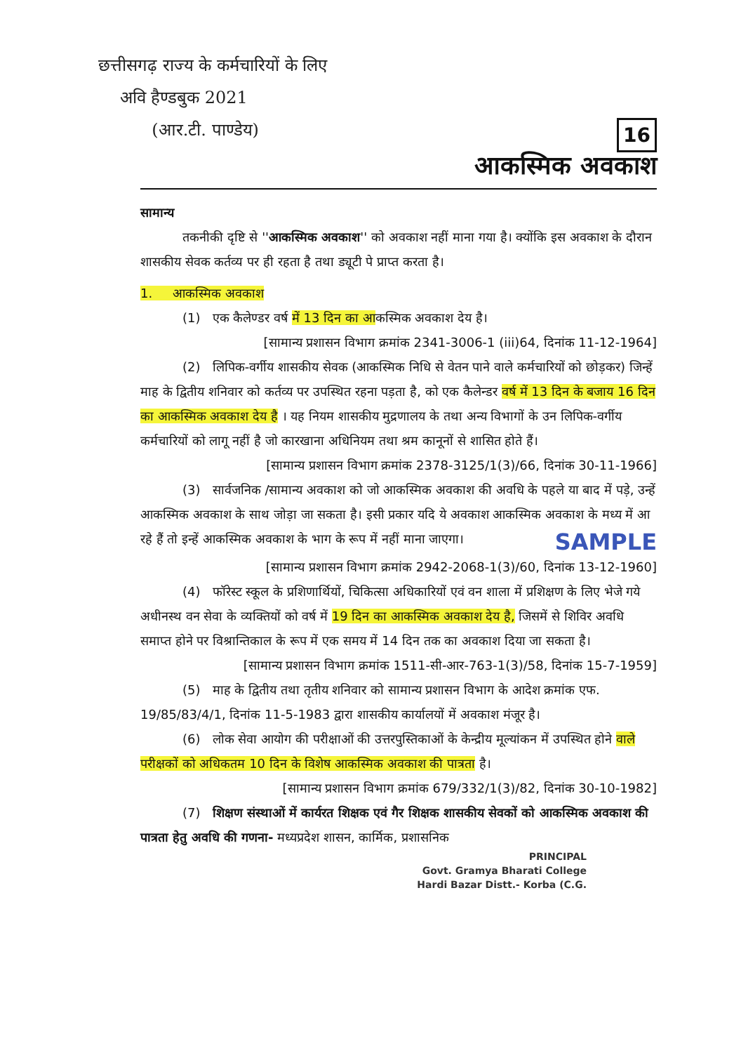छत्तीसगढ़ राज्य के कर्मचारियों के लिए
अवि हैण्डबुक 2021
(आर.टी. पाण्डेय)
16
आकस्मिक अवकाश
सामान्य
तकनीकी दृष्टि से ''आकस्मिक अवकाश'' को अवकाश नहीं माना गया है। क्योंकि इस अवकाश के दौरान शासकीय सेवक कर्तव्य पर ही रहता है तथा ड्यूटी पे प्राप्त करता है।
1. आकस्मिक अवकाश
(1) एक कैलेण्डर वर्ष में 13 दिन का आकस्मिक अवकाश देय है।
[सामान्य प्रशासन विभाग क्रमांक 2341-3006-1 (iii)64, दिनांक 11-12-1964]
(2) लिपिक-वर्गीय शासकीय सेवक (आकस्मिक निधि से वेतन पाने वाले कर्मचारियों को छोड़कर) जिन्हें माह के द्वितीय शनिवार को कर्तव्य पर उपस्थित रहना पड़ता है, को एक कैलेन्डर वर्ष में 13 दिन के बजाय 16 दिन का आकस्मिक अवकाश देय है । यह नियम शासकीय मुद्रणालय के तथा अन्य विभागों के उन लिपिक-वर्गीय कर्मचारियों को लागू नहीं है जो कारखाना अधिनियम तथा श्रम कानूनों से शासित होते हैं।
[सामान्य प्रशासन विभाग क्रमांक 2378-3125/1(3)/66, दिनांक 30-11-1966]
(3) सार्वजनिक /सामान्य अवकाश को जो आकस्मिक अवकाश की अवधि के पहले या बाद में पड़े, उन्हें आकस्मिक अवकाश के साथ जोड़ा जा सकता है। इसी प्रकार यदि ये अवकाश आकस्मिक अवकाश के मध्य में आ रहे हैं तो इन्हें आकस्मिक अवकाश के भाग के रूप में नहीं माना जाएगा।
SAMPLE
[सामान्य प्रशासन विभाग क्रमांक 2942-2068-1(3)/60, दिनांक 13-12-1960]
(4) फॉरेस्ट स्कूल के प्रशिणार्थियों, चिकित्सा अधिकारियों एवं वन शाला में प्रशिक्षण के लिए भेजे गये अधीनस्थ वन सेवा के व्यक्तियों को वर्ष में 19 दिन का आकस्मिक अवकाश देय है, जिसमें से शिविर अवधि समाप्त होने पर विश्रान्तिकाल के रूप में एक समय में 14 दिन तक का अवकाश दिया जा सकता है।
[सामान्य प्रशासन विभाग क्रमांक 1511-सी-आर-763-1(3)/58, दिनांक 15-7-1959]
(5) माह के द्वितीय तथा तृतीय शनिवार को सामान्य प्रशासन विभाग के आदेश क्रमांक एफ. 19/85/83/4/1, दिनांक 11-5-1983 द्वारा शासकीय कार्यालयों में अवकाश मंजूर है।
(6) लोक सेवा आयोग की परीक्षाओं की उत्तरपुस्तिकाओं के केन्द्रीय मूल्यांकन में उपस्थित होने वाले परीक्षकों को अधिकतम 10 दिन के विशेष आकस्मिक अवकाश की पात्रता है।
[सामान्य प्रशासन विभाग क्रमांक 679/332/1(3)/82, दिनांक 30-10-1982]
(7) शिक्षण संस्थाओं में कार्यरत शिक्षक एवं गैर शिक्षक शासकीय सेवकों को आकस्मिक अवकाश की पात्रता हेतु अवधि की गणना- मध्यप्रदेश शासन, कार्मिक, प्रशासनिक
PRINCIPAL
Govt. Gramya Bharati College
Hardi Bazar Distt.- Korba (C.G.